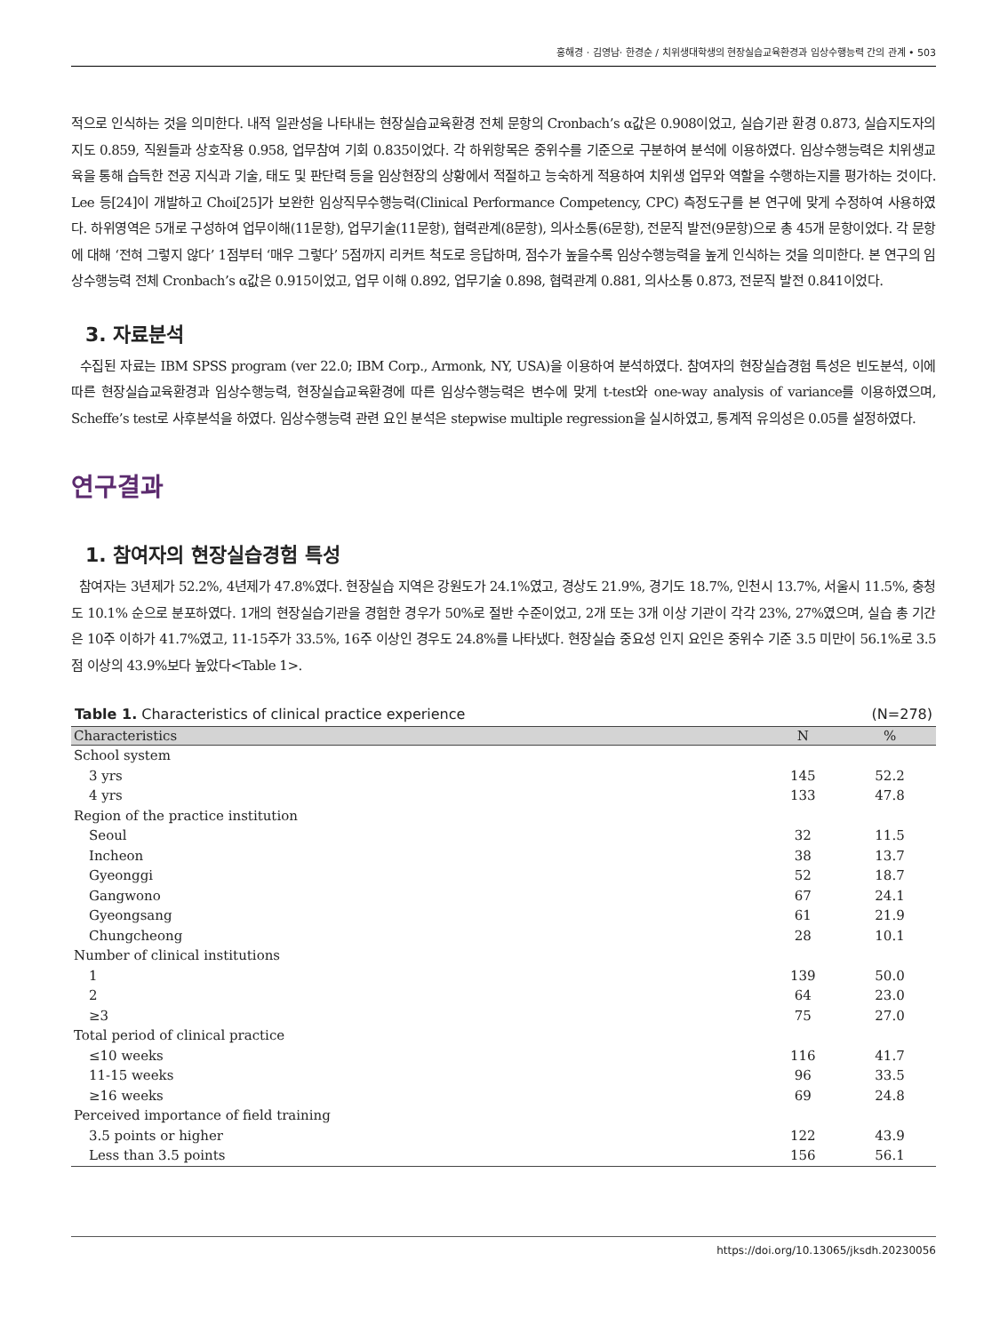홍해경 · 김영남· 한경순 / 치위생대학생의 현장실습교육환경과 임상수행능력 간의 관계 • 503
적으로 인식하는 것을 의미한다. 내적 일관성을 나타내는 현장실습교육환경 전체 문항의 Cronbach’s α값은 0.908이었고, 실습기관 환경 0.873, 실습지도자의 지도 0.859, 직원들과 상호작용 0.958, 업무참여 기회 0.835이었다. 각 하위항목은 중위수를 기준으로 구분하여 분석에 이용하였다. 임상수행능력은 치위생교육을 통해 습득한 전공 지식과 기술, 태도 및 판단력 등을 임상현장의 상황에서 적절하고 능숙하게 적용하여 치위생 업무와 역할을 수행하는지를 평가하는 것이다. Lee 등[24]이 개발하고 Choi[25]가 보완한 임상직무수행능력(Clinical Performance Competency, CPC) 측정도구를 본 연구에 맞게 수정하여 사용하였다. 하위영역은 5개로 구성하여 업무이해(11문항), 업무기술(11문항), 협력관계(8문항), 의사소통(6문항), 전문직 발전(9문항)으로 총 45개 문항이었다. 각 문항에 대해 ‘전혀 그렇지 않다’ 1점부터 ‘매우 그렇다’ 5점까지 리커트 척도로 응답하며, 점수가 높을수록 임상수행능력을 높게 인식하는 것을 의미한다. 본 연구의 임상수행능력 전체 Cronbach’s α값은 0.915이었고, 업무 이해 0.892, 업무기술 0.898, 협력관계 0.881, 의사소통 0.873, 전문직 발전 0.841이었다.
3. 자료분석
수집된 자료는 IBM SPSS program (ver 22.0; IBM Corp., Armonk, NY, USA)을 이용하여 분석하였다. 참여자의 현장실습경험 특성은 빈도분석, 이에 따른 현장실습교육환경과 임상수행능력, 현장실습교육환경에 따른 임상수행능력은 변수에 맞게 t-test와 one-way analysis of variance를 이용하였으며, Scheffe’s test로 사후분석을 하였다. 임상수행능력 관련 요인 분석은 stepwise multiple regression을 실시하였고, 통계적 유의성은 0.05를 설정하였다.
연구결과
1. 참여자의 현장실습경험 특성
참여자는 3년제가 52.2%, 4년제가 47.8%였다. 현장실습 지역은 강원도가 24.1%였고, 경상도 21.9%, 경기도 18.7%, 인천시 13.7%, 서울시 11.5%, 충청도 10.1% 순으로 분포하였다. 1개의 현장실습기관을 경험한 경우가 50%로 절반 수준이었고, 2개 또는 3개 이상 기관이 각각 23%, 27%였으며, 실습 총 기간은 10주 이하가 41.7%였고, 11-15주가 33.5%, 16주 이상인 경우도 24.8%를 나타냈다. 현장실습 중요성 인지 요인은 중위수 기준 3.5 미만이 56.1%로 3.5점 이상의 43.9%보다 높았다<Table 1>.
Table 1. Characteristics of clinical practice experience (N=278)
| Characteristics | N | % |
| --- | --- | --- |
| School system | | |
| 3 yrs | 145 | 52.2 |
| 4 yrs | 133 | 47.8 |
| Region of the practice institution | | |
| Seoul | 32 | 11.5 |
| Incheon | 38 | 13.7 |
| Gyeonggi | 52 | 18.7 |
| Gangwono | 67 | 24.1 |
| Gyeongsang | 61 | 21.9 |
| Chungcheong | 28 | 10.1 |
| Number of clinical institutions | | |
| 1 | 139 | 50.0 |
| 2 | 64 | 23.0 |
| ≥3 | 75 | 27.0 |
| Total period of clinical practice | | |
| ≤10 weeks | 116 | 41.7 |
| 11-15 weeks | 96 | 33.5 |
| ≥16 weeks | 69 | 24.8 |
| Perceived importance of field training | | |
| 3.5 points or higher | 122 | 43.9 |
| Less than 3.5 points | 156 | 56.1 |
https://doi.org/10.13065/jksdh.20230056